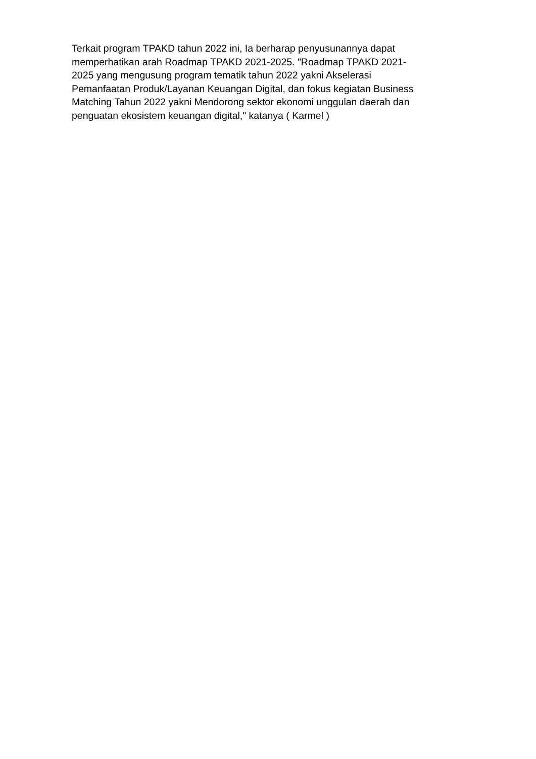Terkait program TPAKD tahun 2022 ini, Ia berharap penyusunannya dapat
memperhatikan arah Roadmap TPAKD 2021-2025. "Roadmap TPAKD 2021-
2025 yang mengusung program tematik tahun 2022 yakni Akselerasi
Pemanfaatan Produk/Layanan Keuangan Digital, dan fokus kegiatan Business
Matching Tahun 2022 yakni Mendorong sektor ekonomi unggulan daerah dan
penguatan ekosistem keuangan digital," katanya ( Karmel )